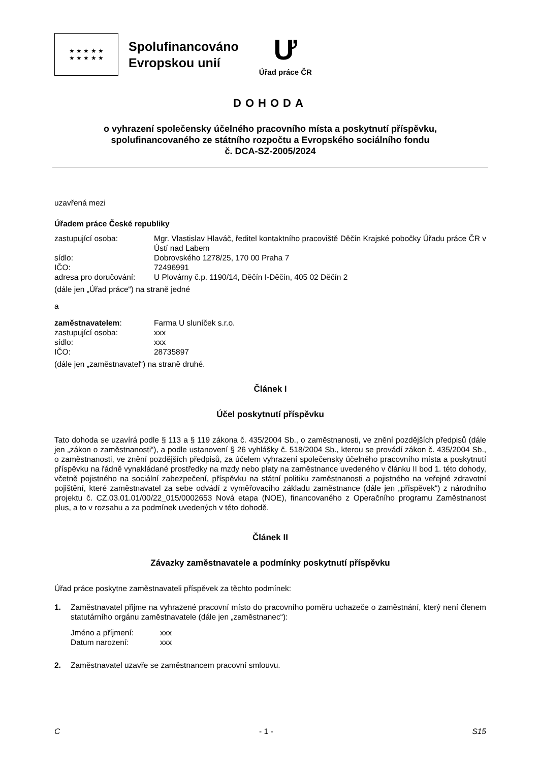★ ★ ★ ★ ★
★ ★ ★ ★ ★
Spolufinancováno
Evropskou unií
Ư
Úřad práce ČR
DOHODA
o vyhrazení společensky účelného pracovního místa a poskytnutí příspěvku,
spolufinancovaného ze státního rozpočtu a Evropského sociálního fondu
č. DCA-SZ-2005/2024
uzavřená mezi
Úřadem práce České republiky
zastupující osoba: Mgr. Vlastislav Hlaváč, ředitel kontaktního pracoviště Děčín Krajské pobočky Úřadu práce ČR v Ústí nad Labem
sídlo: Dobrovského 1278/25, 170 00 Praha 7
IČO: 72496991
adresa pro doručování: U Plovárny č.p. 1190/14, Děčín I-Děčín, 405 02 Děčín 2
(dále jen „Úřad práce“) na straně jedné
a
zaměstnavatelem: Farma U sluníček s.r.o.
zastupující osoba: xxx
sídlo: xxx
IČO: 28735897
(dále jen „zaměstnavatel“) na straně druhé.
Článek I
Účel poskytnutí příspěvku
Tato dohoda se uzavírá podle § 113 a § 119 zákona č. 435/2004 Sb., o zaměstnanosti, ve znění pozdějších předpisů (dále jen „zákon o zaměstnanosti“), a podle ustanovení § 26 vyhlášky č. 518/2004 Sb., kterou se provádí zákon č. 435/2004 Sb., o zaměstnanosti, ve znění pozdějších předpisů, za účelem vyhrazení společensky účelného pracovního místa a poskytnutí příspěvku na řádně vynakládané prostředky na mzdy nebo platy na zaměstnance uvedeného v článku II bod 1. této dohody, včetně pojistného na sociální zabezpečení, příspěvku na státní politiku zaměstnanosti a pojistného na veřejné zdravotní pojištění, které zaměstnavatel za sebe odvádí z vyměřovacího základu zaměstnance (dále jen „příspěvek“) z národního projektu č. CZ.03.01.01/00/22_015/0002653 Nová etapa (NOE), financovaného z Operačního programu Zaměstnanost plus, a to v rozsahu a za podmínek uvedených v této dohodě.
Článek II
Závazky zaměstnavatele a podmínky poskytnutí příspěvku
Úřad práce poskytne zaměstnavateli příspěvek za těchto podmínek:
1.
Zaměstnavatel přijme na vyhrazené pracovní místo do pracovního poměru uchazeče o zaměstnání, který není členem statutárního orgánu zaměstnavatele (dále jen „zaměstnanec“):
Jméno a příjmení: xxx
Datum narození: xxx
2. Zaměstnavatel uzavře se zaměstnancem pracovní smlouvu.
C - 1 - S15